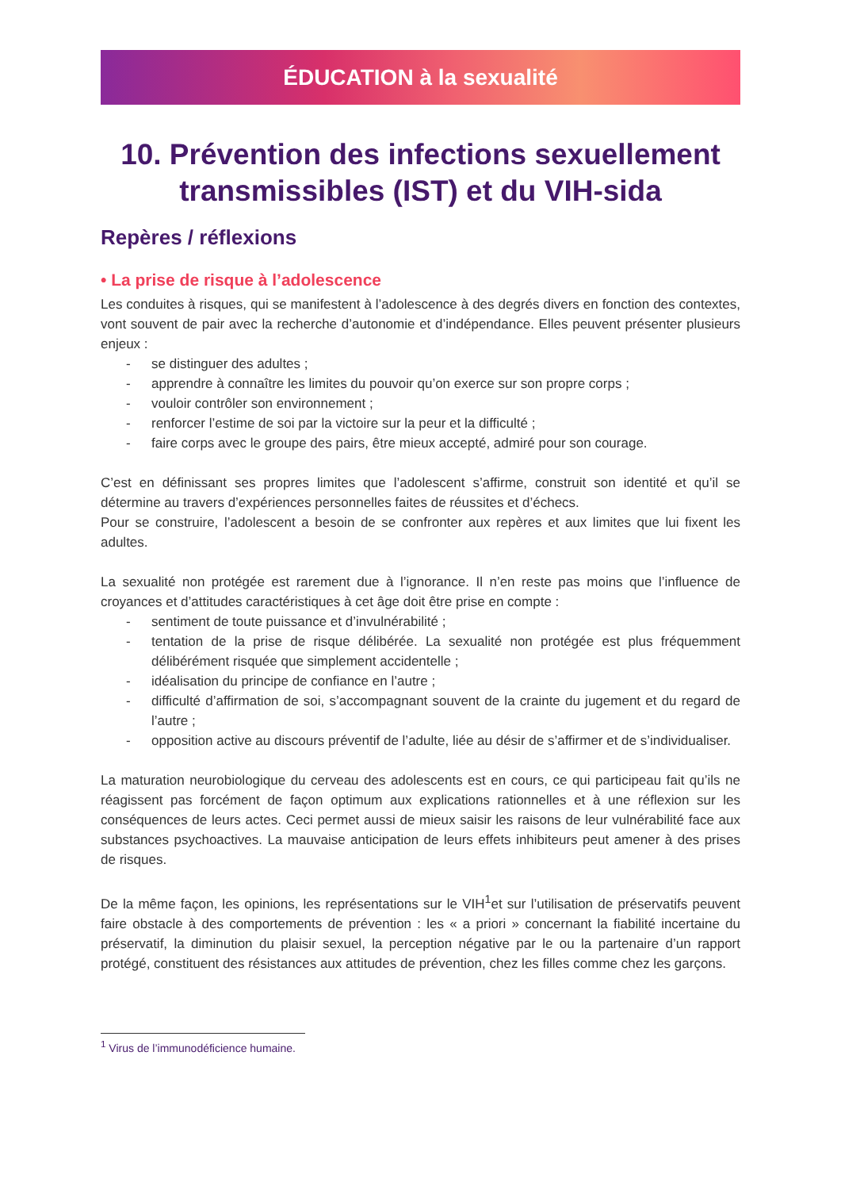ÉDUCATION à la sexualité
10. Prévention des infections sexuellement transmissibles (IST) et du VIH-sida
Repères / réflexions
• La prise de risque à l’adolescence
Les conduites à risques, qui se manifestent à l’adolescence à des degrés divers en fonction des contextes, vont souvent de pair avec la recherche d’autonomie et d’indépendance. Elles peuvent présenter plusieurs enjeux :
- se distinguer des adultes ;
- apprendre à connaître les limites du pouvoir qu’on exerce sur son propre corps ;
- vouloir contrôler son environnement ;
- renforcer l’estime de soi par la victoire sur la peur et la difficulté ;
- faire corps avec le groupe des pairs, être mieux accepté, admiré pour son courage.
C’est en définissant ses propres limites que l’adolescent s’affirme, construit son identité et qu’il se détermine au travers d’expériences personnelles faites de réussites et d’échecs.
Pour se construire, l’adolescent a besoin de se confronter aux repères et aux limites que lui fixent les adultes.
La sexualité non protégée est rarement due à l’ignorance. Il n’en reste pas moins que l’influence de croyances et d’attitudes caractéristiques à cet âge doit être prise en compte :
- sentiment de toute puissance et d’invulnérabilité ;
- tentation de la prise de risque délibérée. La sexualité non protégée est plus fréquemment délibérément risquée que simplement accidentelle ;
- idéalisation du principe de confiance en l’autre ;
- difficulté d’affirmation de soi, s’accompagnant souvent de la crainte du jugement et du regard de l’autre ;
- opposition active au discours préventif de l’adulte, liée au désir de s’affirmer et de s’individualiser.
La maturation neurobiologique du cerveau des adolescents est en cours, ce qui participeau fait qu’ils ne réagissent pas forcément de façon optimum aux explications rationnelles et à une réflexion sur les conséquences de leurs actes. Ceci permet aussi de mieux saisir les raisons de leur vulnérabilité face aux substances psychoactives. La mauvaise anticipation de leurs effets inhibiteurs peut amener à des prises de risques.
De la même façon, les opinions, les représentations sur le VIH<sup>1</sup>et sur l’utilisation de préservatifs peuvent faire obstacle à des comportements de prévention : les « a priori » concernant la fiabilité incertaine du préservatif, la diminution du plaisir sexuel, la perception négative par le ou la partenaire d’un rapport protégé, constituent des résistances aux attitudes de prévention, chez les filles comme chez les garçons.
<sup>1</sup> Virus de l’immunodéficience humaine.